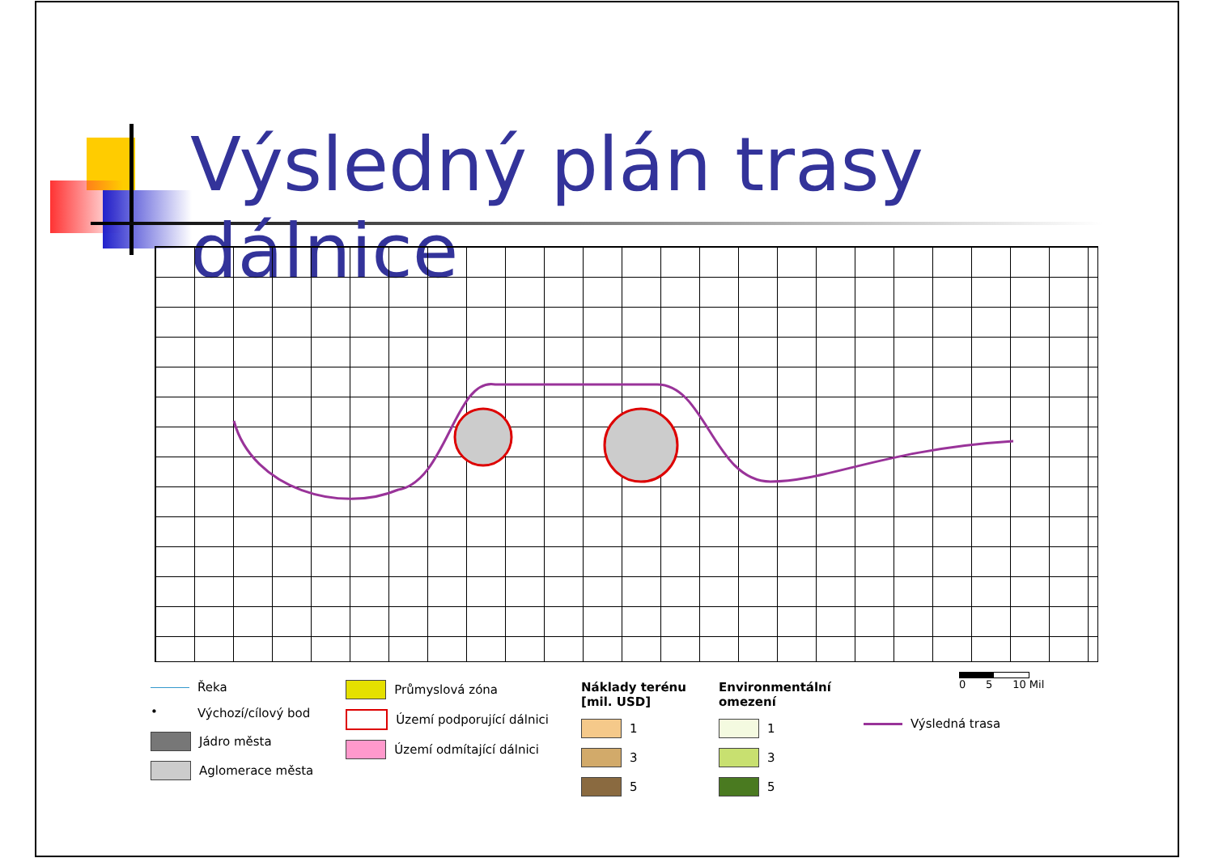Výsledný plán trasy dálnice
0 5 10 Mil
Řeka
• Výchozí/cílový bod
Jádro města
Aglomerace města
Průmyslová zóna
Území podporující dálnici
Území odmítající dálnici
Náklady terénu
[mil. USD]
1
3
5
Environmentální
omezení
1
3
5
Výsledná trasa